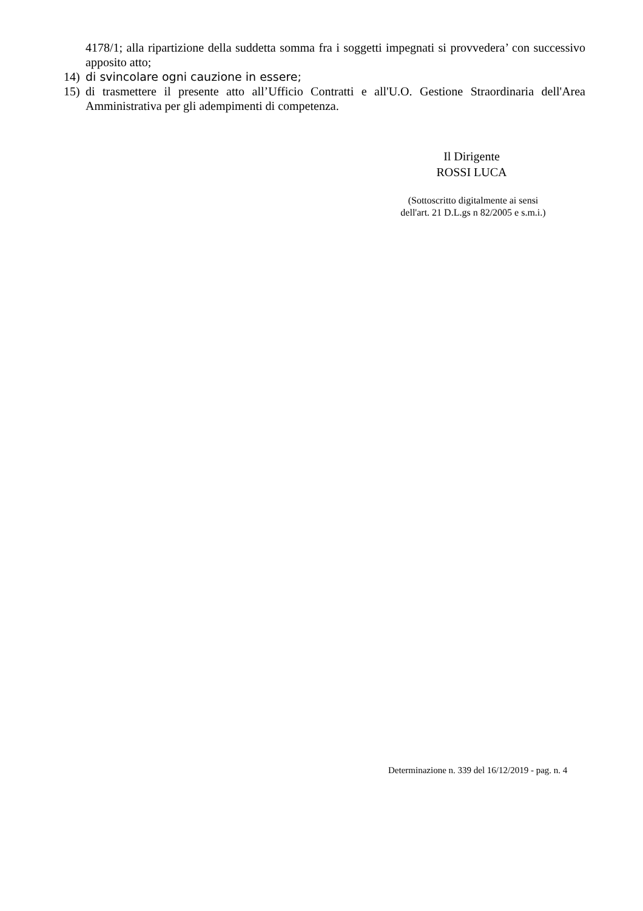4178/1; alla ripartizione della suddetta somma fra i soggetti impegnati si provvedera’ con successivo apposito atto;
14) di svincolare ogni cauzione in essere;
15) di trasmettere il presente atto all’Ufficio Contratti e all'U.O. Gestione Straordinaria dell'Area Amministrativa per gli adempimenti di competenza.
Il Dirigente
ROSSI LUCA
(Sottoscritto digitalmente ai sensi
dell'art. 21 D.L.gs n 82/2005 e s.m.i.)
Determinazione n. 339 del 16/12/2019 - pag. n. 4